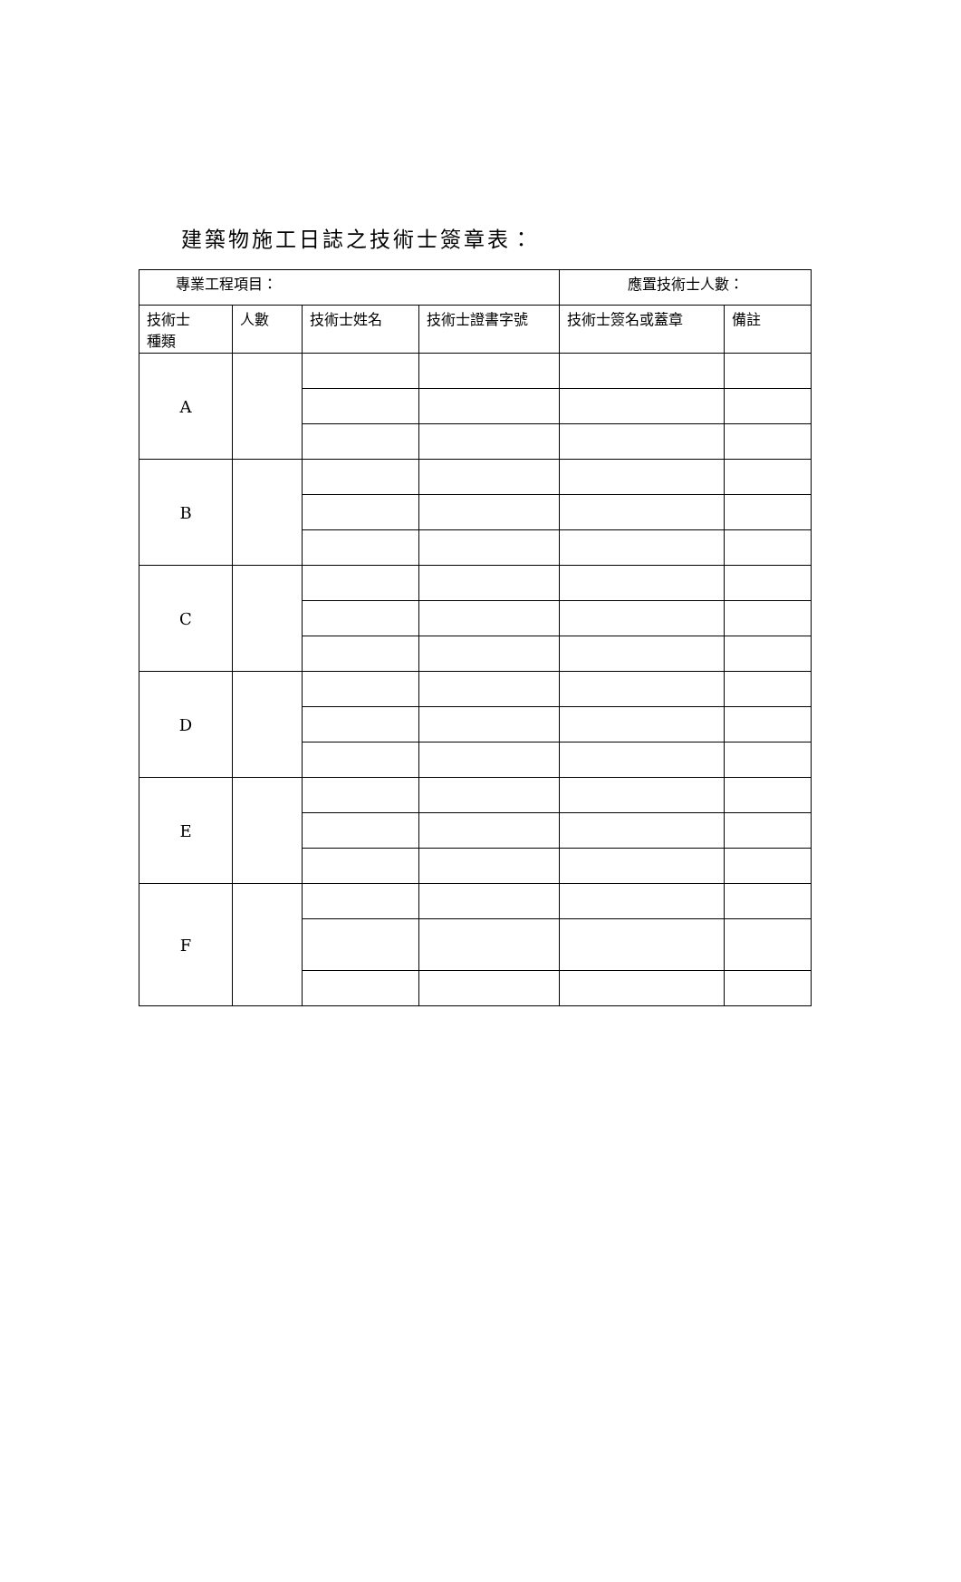建築物施工日誌之技術士簽章表：
| 專業工程項目： | | | | 應置技術士人數： | |
| 技術士 種類 | 人數 | 技術士姓名 | 技術士證書字號 | 技術士簽名或蓋章 | 備註 |
| A | | | | | |
| B | | | | | |
| C | | | | | |
| D | | | | | |
| E | | | | | |
| F | | | | | |